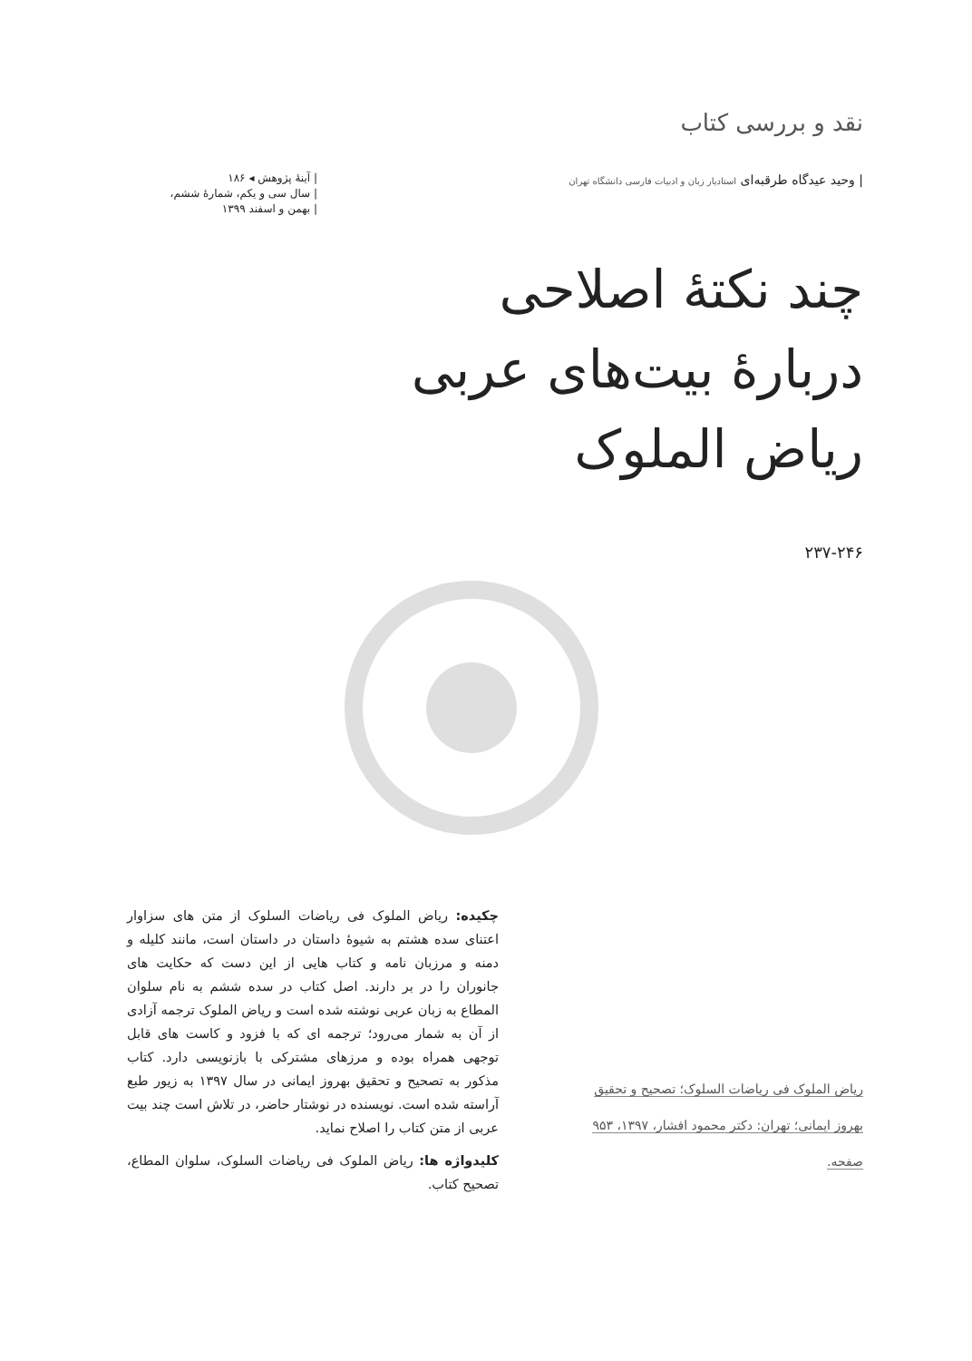نقد و بررسی کتاب
| وحید عیدگاه طرقبه‌ای استادیار زبان و ادبیات فارسی دانشگاه تهران
| آینۀ پژوهش ◂ ۱۸۶
| سال سی و یکم، شمارۀ ششم،
| بهمن و اسفند ۱۳۹۹
چند نکتۀ اصلاحی
دربارۀ بیت‌های عربی
ریاض الملوک
۲۳۷-۲۴۶
چکیده: ریاض الملوک فی ریاضات السلوک از متن های سزاوار اعتنای سده هشتم به شیوۀ داستان در داستان است، مانند کلیله و دمنه و مرزبان نامه و کتاب هایی از این دست که حکایت های جانوران را در بر دارند. اصل کتاب در سده ششم به نام سلوان المطاع به زبان عربی نوشته شده است و ریاض الملوک ترجمه آزادی از آن به شمار می‌رود؛ ترجمه ای که با فزود و کاست های قابل توجهی همراه بوده و مرزهای مشترکی با بازنویسی دارد. کتاب مذکور به تصحیح و تحقیق بهروز ایمانی در سال ۱۳۹۷ به زیور طبع آراسته شده است. نویسنده در نوشتار حاضر، در تلاش است چند بیت عربی از متن کتاب را اصلاح نماید.
کلیدواژه ها: ریاض الملوک فی ریاضات السلوک، سلوان المطاع، تصحیح کتاب.
ریاض الملوک فی ریاضات السلوک؛ تصحیح و تحقیق
بهروز ایمانی؛ تهران: دکتر محمود افشار، ۱۳۹۷، ۹۵۳
صفحه.